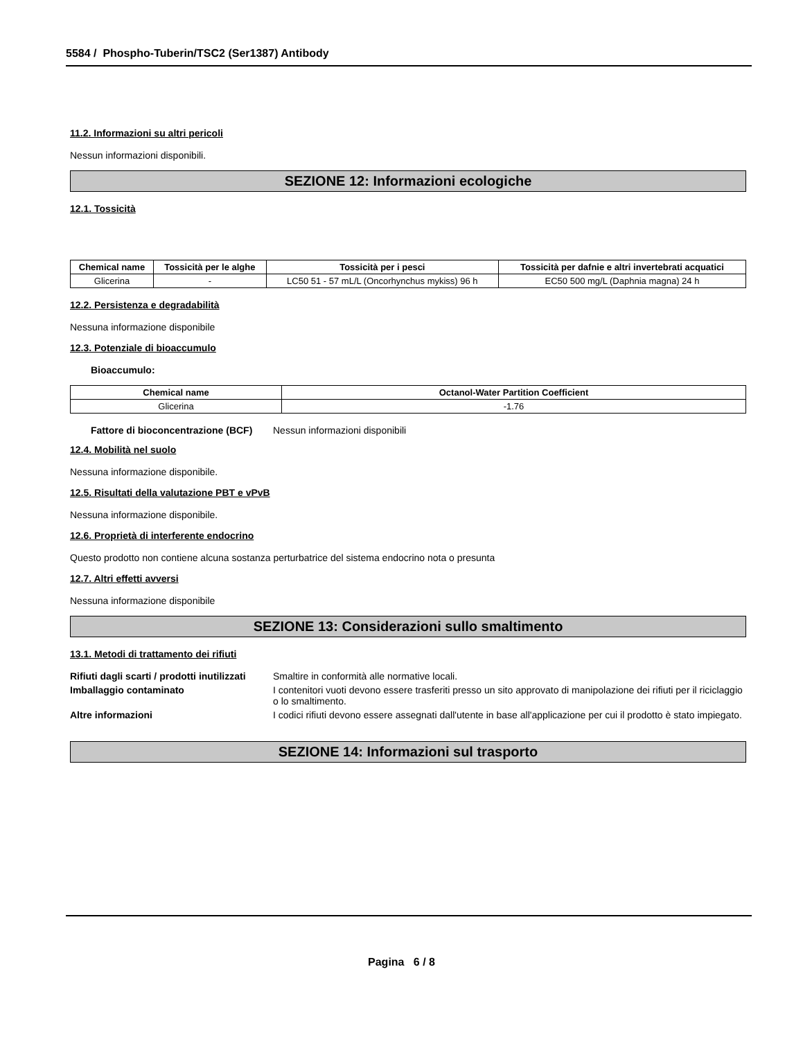5584 / Phospho-Tuberin/TSC2 (Ser1387) Antibody
11.2. Informazioni su altri pericoli
Nessun informazioni disponibili.
SEZIONE 12: Informazioni ecologiche
12.1. Tossicità
| Chemical name | Tossicità per le alghe | Tossicità per i pesci | Tossicità per dafnie e altri invertebrati acquatici |
| --- | --- | --- | --- |
| Glicerina | - | LC50 51 - 57 mL/L (Oncorhynchus mykiss) 96 h | EC50 500 mg/L (Daphnia magna) 24 h |
12.2. Persistenza e degradabilità
Nessuna informazione disponibile
12.3. Potenziale di bioaccumulo
Bioaccumulo:
| Chemical name | Octanol-Water Partition Coefficient |
| --- | --- |
| Glicerina | -1.76 |
Fattore di bioconcentrazione (BCF) Nessun informazioni disponibili
12.4. Mobilità nel suolo
Nessuna informazione disponibile.
12.5. Risultati della valutazione PBT e vPvB
Nessuna informazione disponibile.
12.6. Proprietà di interferente endocrino
Questo prodotto non contiene alcuna sostanza perturbatrice del sistema endocrino nota o presunta
12.7. Altri effetti avversi
Nessuna informazione disponibile
SEZIONE 13: Considerazioni sullo smaltimento
13.1. Metodi di trattamento dei rifiuti
Rifiuti dagli scarti / prodotti inutilizzati Smaltire in conformità alle normative locali.
Imballaggio contaminato I contenitori vuoti devono essere trasferiti presso un sito approvato di manipolazione dei rifiuti per il riciclaggio o lo smaltimento.
Altre informazioni I codici rifiuti devono essere assegnati dall'utente in base all'applicazione per cui il prodotto è stato impiegato.
SEZIONE 14: Informazioni sul trasporto
Pagina 6 / 8